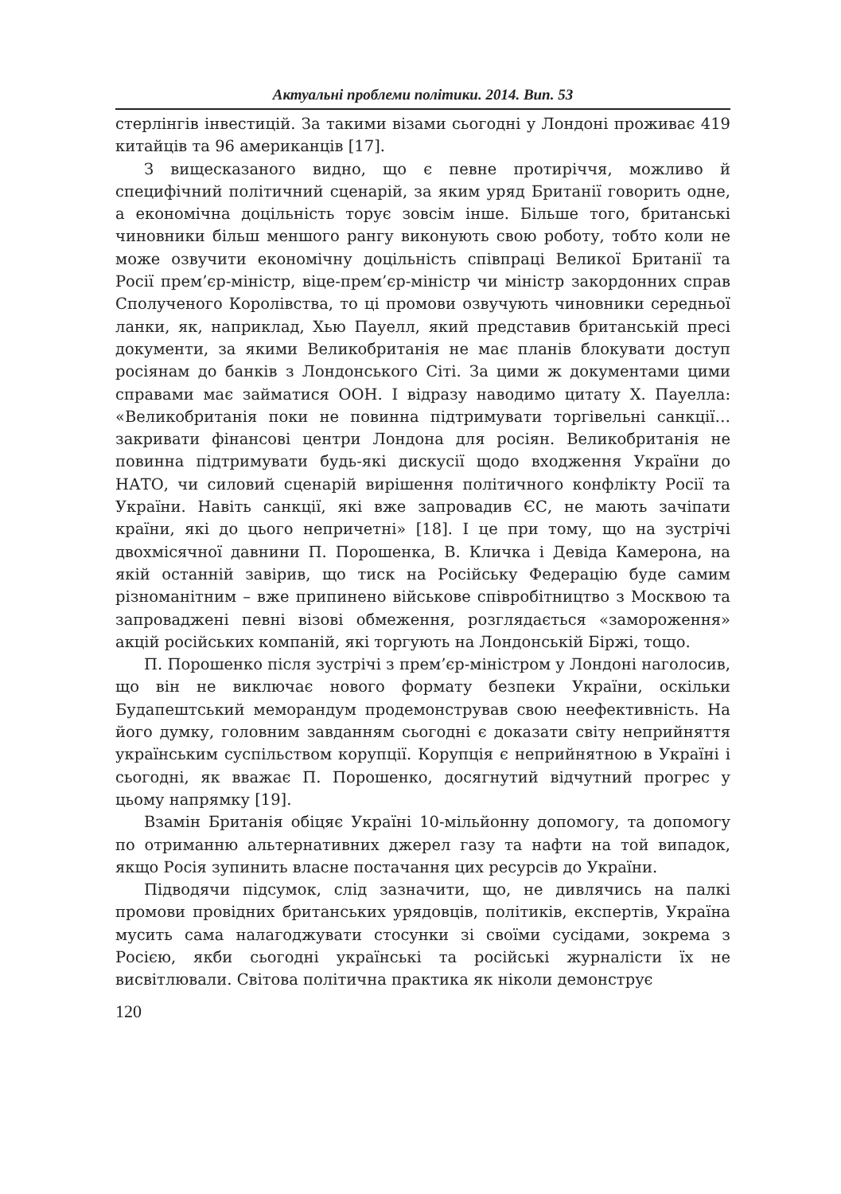Актуальні проблеми політики. 2014. Вип. 53
стерлінгів інвестицій. За такими візами сьогодні у Лондоні проживає 419 китайців та 96 американців [17].
З вищесказаного видно, що є певне протиріччя, можливо й специфічний політичний сценарій, за яким уряд Британії говорить одне, а економічна доцільність торує зовсім інше. Більше того, британські чиновники більш меншого рангу виконують свою роботу, тобто коли не може озвучити економічну доцільність співпраці Великої Британії та Росії прем’єр-міністр, віце-прем’єр-міністр чи міністр закордонних справ Сполученого Королівства, то ці промови озвучують чиновники середньої ланки, як, наприклад, Хью Пауелл, який представив британській пресі документи, за якими Великобританія не має планів блокувати доступ росіянам до банків з Лондонського Сіті. За цими ж документами цими справами має займатися ООН. І відразу наводимо цитату Х. Пауелла: «Великобританія поки не повинна підтримувати торгівельні санкції… закривати фінансові центри Лондона для росіян. Великобританія не повинна підтримувати будь-які дискусії щодо входження України до НАТО, чи силовий сценарій вирішення політичного конфлікту Росії та України. Навіть санкції, які вже запровадив ЄС, не мають зачіпати країни, які до цього непричетні» [18]. І це при тому, що на зустрічі двохмісячної давнини П. Порошенка, В. Кличка і Девіда Камерона, на якій останній завірив, що тиск на Російську Федерацію буде самим різноманітним – вже припинено військове співробітництво з Москвою та запроваджені певні візові обмеження, розглядається «замороження» акцій російських компаній, які торгують на Лондонській Біржі, тощо.
П. Порошенко після зустрічі з прем’єр-міністром у Лондоні наголосив, що він не виключає нового формату безпеки України, оскільки Будапештський меморандум продемонстрував свою неефективність. На його думку, головним завданням сьогодні є доказати світу неприйняття українським суспільством корупції. Корупція є неприйнятною в Україні і сьогодні, як вважає П. Порошенко, досягнутий відчутний прогрес у цьому напрямку [19].
Взамін Британія обіцяє Україні 10-мільйонну допомогу, та допомогу по отриманню альтернативних джерел газу та нафти на той випадок, якщо Росія зупинить власне постачання цих ресурсів до України.
Підводячи підсумок, слід зазначити, що, не дивлячись на палкі промови провідних британських урядовців, політиків, експертів, Україна мусить сама налагоджувати стосунки зі своїми сусідами, зокрема з Росією, якби сьогодні українські та російські журналісти їх не висвітлювали. Світова політична практика як ніколи демонструє
120